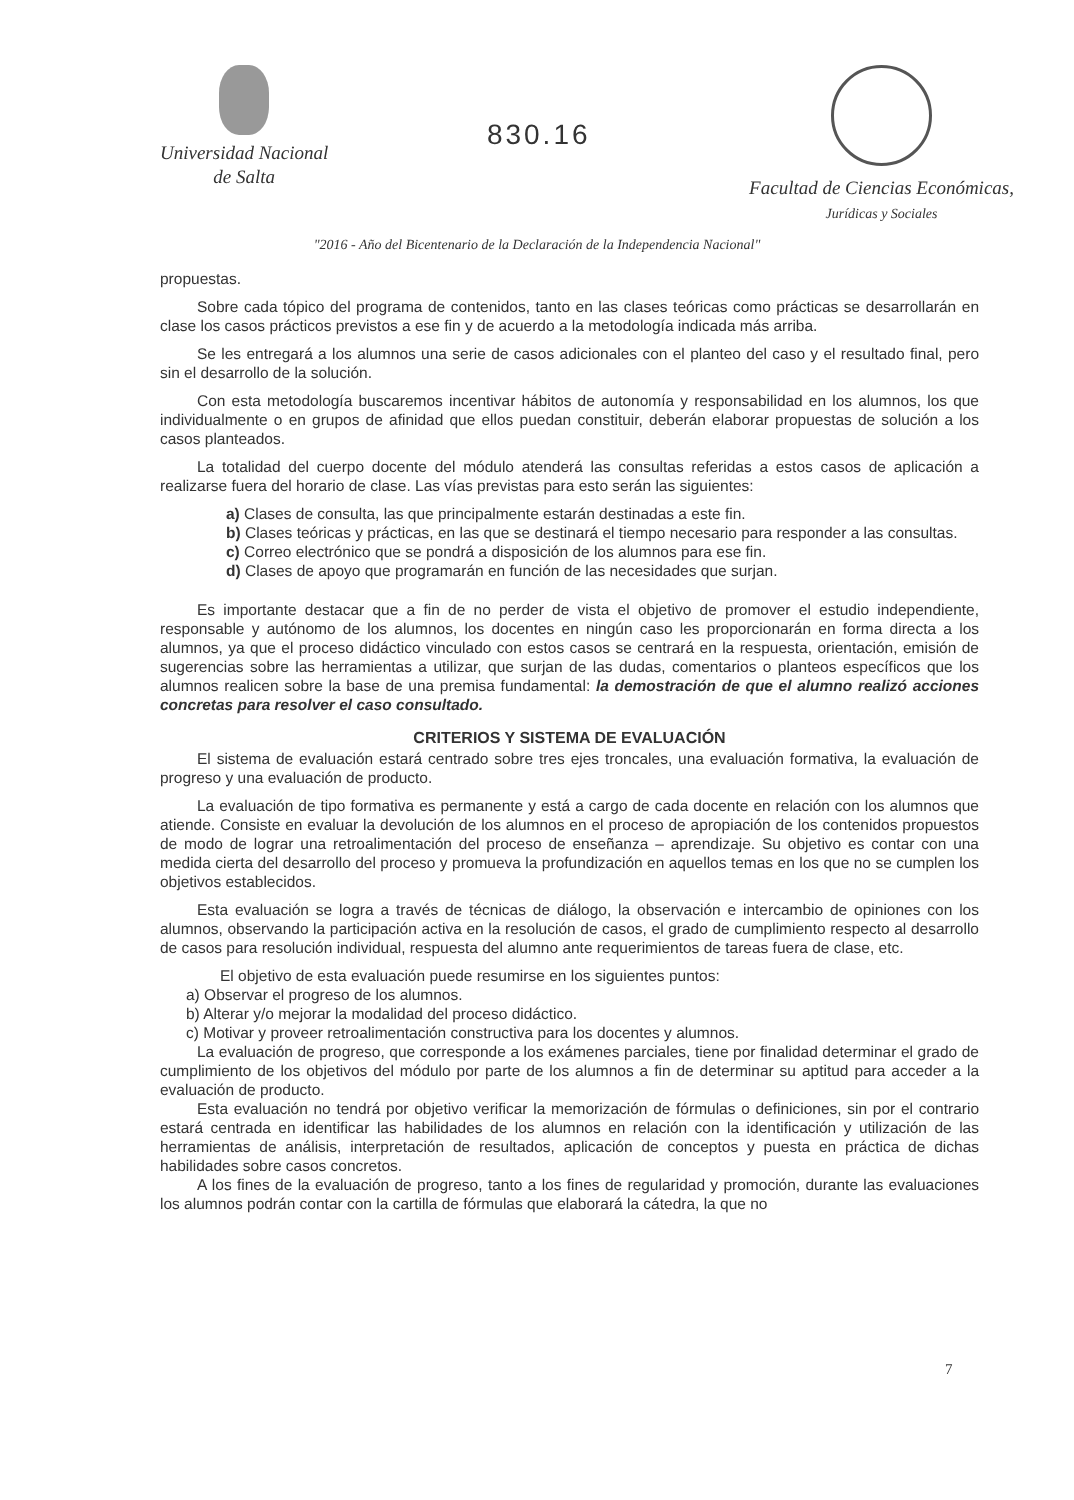Universidad Nacional
de Salta
830.16
Facultad de Ciencias Económicas,
Jurídicas y Sociales
"2016 - Año del Bicentenario de la Declaración de la Independencia Nacional"
propuestas.
Sobre cada tópico del programa de contenidos, tanto en las clases teóricas como prácticas se desarrollarán en clase los casos prácticos previstos a ese fin y de acuerdo a la metodología indicada más arriba.
Se les entregará a los alumnos una serie de casos adicionales con el planteo del caso y el resultado final, pero sin el desarrollo de la solución.
Con esta metodología buscaremos incentivar hábitos de autonomía y responsabilidad en los alumnos, los que individualmente o en grupos de afinidad que ellos puedan constituir, deberán elaborar propuestas de solución a los casos planteados.
La totalidad del cuerpo docente del módulo atenderá las consultas referidas a estos casos de aplicación a realizarse fuera del horario de clase. Las vías previstas para esto serán las siguientes:
a) Clases de consulta, las que principalmente estarán destinadas a este fin.
b) Clases teóricas y prácticas, en las que se destinará el tiempo necesario para responder a las consultas.
c) Correo electrónico que se pondrá a disposición de los alumnos para ese fin.
d) Clases de apoyo que programarán en función de las necesidades que surjan.
Es importante destacar que a fin de no perder de vista el objetivo de promover el estudio independiente, responsable y autónomo de los alumnos, los docentes en ningún caso les proporcionarán en forma directa a los alumnos, ya que el proceso didáctico vinculado con estos casos se centrará en la respuesta, orientación, emisión de sugerencias sobre las herramientas a utilizar, que surjan de las dudas, comentarios o planteos específicos que los alumnos realicen sobre la base de una premisa fundamental: la demostración de que el alumno realizó acciones concretas para resolver el caso consultado.
CRITERIOS Y SISTEMA DE EVALUACIÓN
El sistema de evaluación estará centrado sobre tres ejes troncales, una evaluación formativa, la evaluación de progreso y una evaluación de producto.
La evaluación de tipo formativa es permanente y está a cargo de cada docente en relación con los alumnos que atiende. Consiste en evaluar la devolución de los alumnos en el proceso de apropiación de los contenidos propuestos de modo de lograr una retroalimentación del proceso de enseñanza – aprendizaje. Su objetivo es contar con una medida cierta del desarrollo del proceso y promueva la profundización en aquellos temas en los que no se cumplen los objetivos establecidos.
Esta evaluación se logra a través de técnicas de diálogo, la observación e intercambio de opiniones con los alumnos, observando la participación activa en la resolución de casos, el grado de cumplimiento respecto al desarrollo de casos para resolución individual, respuesta del alumno ante requerimientos de tareas fuera de clase, etc.
El objetivo de esta evaluación puede resumirse en los siguientes puntos:
a) Observar el progreso de los alumnos.
b) Alterar y/o mejorar la modalidad del proceso didáctico.
c) Motivar y proveer retroalimentación constructiva para los docentes y alumnos.
La evaluación de progreso, que corresponde a los exámenes parciales, tiene por finalidad determinar el grado de cumplimiento de los objetivos del módulo por parte de los alumnos a fin de determinar su aptitud para acceder a la evaluación de producto.
Esta evaluación no tendrá por objetivo verificar la memorización de fórmulas o definiciones, sin por el contrario estará centrada en identificar las habilidades de los alumnos en relación con la identificación y utilización de las herramientas de análisis, interpretación de resultados, aplicación de conceptos y puesta en práctica de dichas habilidades sobre casos concretos.
A los fines de la evaluación de progreso, tanto a los fines de regularidad y promoción, durante las evaluaciones los alumnos podrán contar con la cartilla de fórmulas que elaborará la cátedra, la que no
7